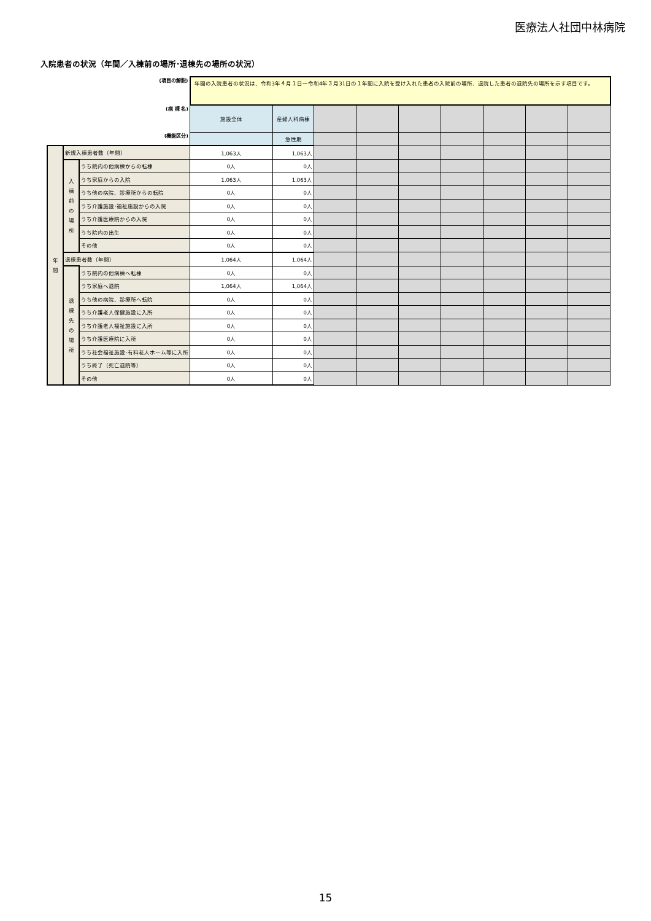医療法人社団中林病院
入院患者の状況（年間／入棟前の場所･退棟先の場所の状況）
| (項目の解説) | | | 年間の入院患者の状況は、令和3年４月１日～令和4年３月31日の１年間に入院を受け入れた患者の入院前の場所、退院した患者の退院先の場所を示す項目です。 | | | | | | | | |
| (病 棟 名) | | | 施設全体 | 産婦人科病棟 | | | | | | | |
| (機能区分) | | | | 急性期 | | | | | | | |
| 年 間 | 新規入棟患者数（年間） | | 1,063人 | 1,063人 | | | | | | | |
| | 入 棟 前 の 場 所 | うち院内の他病棟からの転棟 | 0人 | 0人 | | | | | | | |
| | | うち家庭からの入院 | 1,063人 | 1,063人 | | | | | | | |
| | | うち他の病院、診療所からの転院 | 0人 | 0人 | | | | | | | |
| | | うち介護施設･福祉施設からの入院 | 0人 | 0人 | | | | | | | |
| | | うち介護医療院からの入院 | 0人 | 0人 | | | | | | | |
| | | うち院内の出生 | 0人 | 0人 | | | | | | | |
| | | その他 | 0人 | 0人 | | | | | | | |
| | 退棟患者数（年間） | | 1,064人 | 1,064人 | | | | | | | |
| | 退 棟 先 の 場 所 | うち院内の他病棟へ転棟 | 0人 | 0人 | | | | | | | |
| | | うち家庭へ退院 | 1,064人 | 1,064人 | | | | | | | |
| | | うち他の病院、診療所へ転院 | 0人 | 0人 | | | | | | | |
| | | うち介護老人保健施設に入所 | 0人 | 0人 | | | | | | | |
| | | うち介護老人福祉施設に入所 | 0人 | 0人 | | | | | | | |
| | | うち介護医療院に入所 | 0人 | 0人 | | | | | | | |
| | | うち社会福祉施設･有料老人ホーム等に入所 | 0人 | 0人 | | | | | | | |
| | | うち終了（死亡退院等） | 0人 | 0人 | | | | | | | |
| | | その他 | 0人 | 0人 | | | | | | | |
15